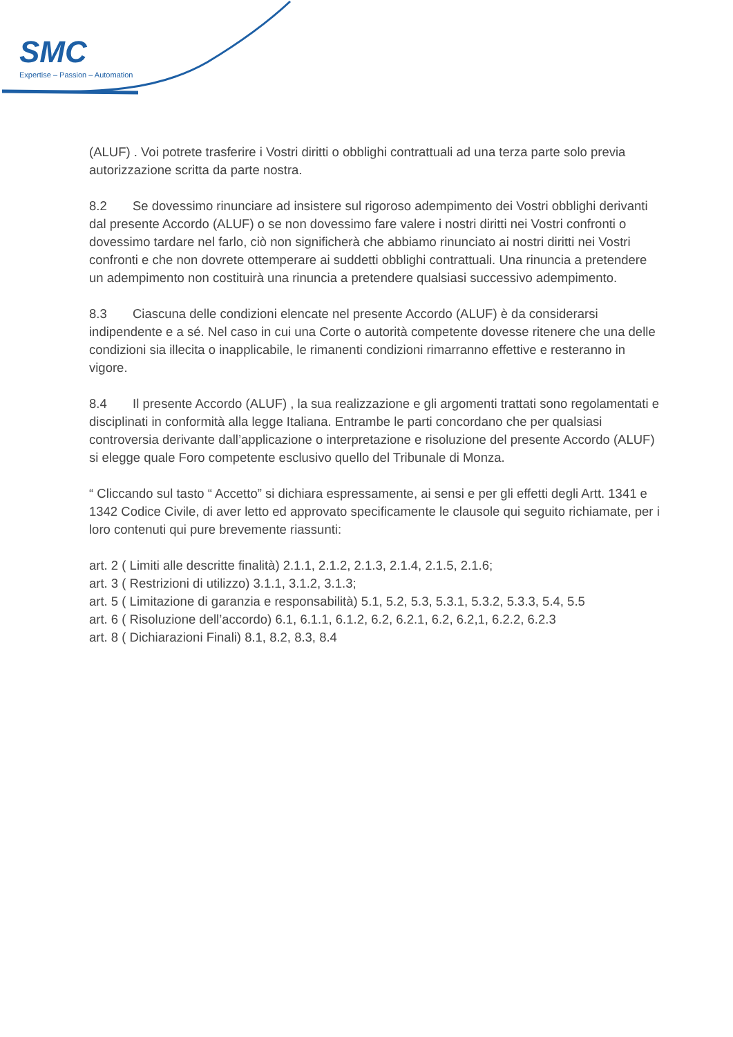SMC
Expertise – Passion – Automation
(ALUF) . Voi potrete trasferire i Vostri diritti o obblighi contrattuali ad una terza parte solo previa autorizzazione scritta da parte nostra.
8.2 Se dovessimo rinunciare ad insistere sul rigoroso adempimento dei Vostri obblighi derivanti dal presente Accordo (ALUF) o se non dovessimo fare valere i nostri diritti nei Vostri confronti o dovessimo tardare nel farlo, ciò non significherà che abbiamo rinunciato ai nostri diritti nei Vostri confronti e che non dovrete ottemperare ai suddetti obblighi contrattuali. Una rinuncia a pretendere un adempimento non costituirà una rinuncia a pretendere qualsiasi successivo adempimento.
8.3 Ciascuna delle condizioni elencate nel presente Accordo (ALUF) è da considerarsi indipendente e a sé. Nel caso in cui una Corte o autorità competente dovesse ritenere che una delle condizioni sia illecita o inapplicabile, le rimanenti condizioni rimarranno effettive e resteranno in vigore.
8.4 Il presente Accordo (ALUF) , la sua realizzazione e gli argomenti trattati sono regolamentati e disciplinati in conformità alla legge Italiana. Entrambe le parti concordano che per qualsiasi controversia derivante dall’applicazione o interpretazione e risoluzione del presente Accordo (ALUF) si elegge quale Foro competente esclusivo quello del Tribunale di Monza.
“ Cliccando sul tasto “ Accetto” si dichiara espressamente, ai sensi e per gli effetti degli Artt. 1341 e 1342 Codice Civile, di aver letto ed approvato specificamente le clausole qui seguito richiamate, per i loro contenuti qui pure brevemente riassunti:
art. 2 ( Limiti alle descritte finalità) 2.1.1, 2.1.2, 2.1.3, 2.1.4, 2.1.5, 2.1.6;
art. 3 ( Restrizioni di utilizzo) 3.1.1, 3.1.2, 3.1.3;
art. 5 ( Limitazione di garanzia e responsabilità) 5.1, 5.2, 5.3, 5.3.1, 5.3.2, 5.3.3, 5.4, 5.5
art. 6 ( Risoluzione dell’accordo) 6.1, 6.1.1, 6.1.2, 6.2, 6.2.1, 6.2, 6.2,1, 6.2.2, 6.2.3
art. 8 ( Dichiarazioni Finali) 8.1, 8.2, 8.3, 8.4